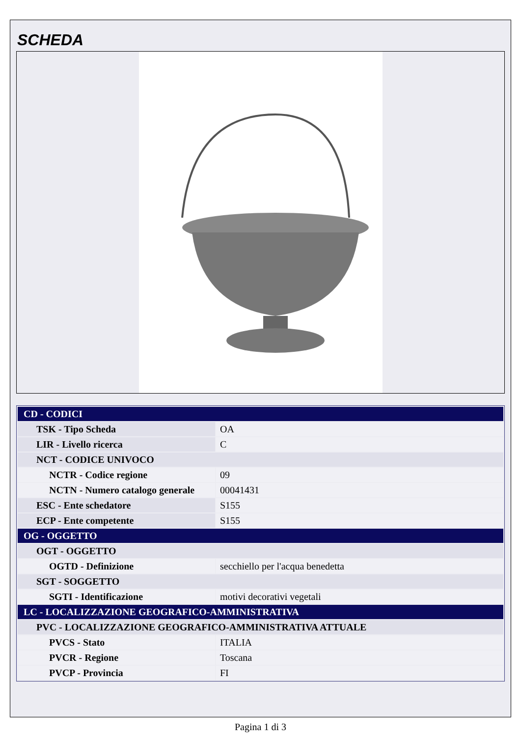SCHEDA
| CD - CODICI | |
| TSK - Tipo Scheda | OA |
| LIR - Livello ricerca | C |
| NCT - CODICE UNIVOCO | |
| NCTR - Codice regione | 09 |
| NCTN - Numero catalogo generale | 00041431 |
| ESC - Ente schedatore | S155 |
| ECP - Ente competente | S155 |
| OG - OGGETTO | |
| OGT - OGGETTO | |
| OGTD - Definizione | secchiello per l'acqua benedetta |
| SGT - SOGGETTO | |
| SGTI - Identificazione | motivi decorativi vegetali |
| LC - LOCALIZZAZIONE GEOGRAFICO-AMMINISTRATIVA | |
| PVC - LOCALIZZAZIONE GEOGRAFICO-AMMINISTRATIVA ATTUALE | |
| PVCS - Stato | ITALIA |
| PVCR - Regione | Toscana |
| PVCP - Provincia | FI |
Pagina 1 di 3